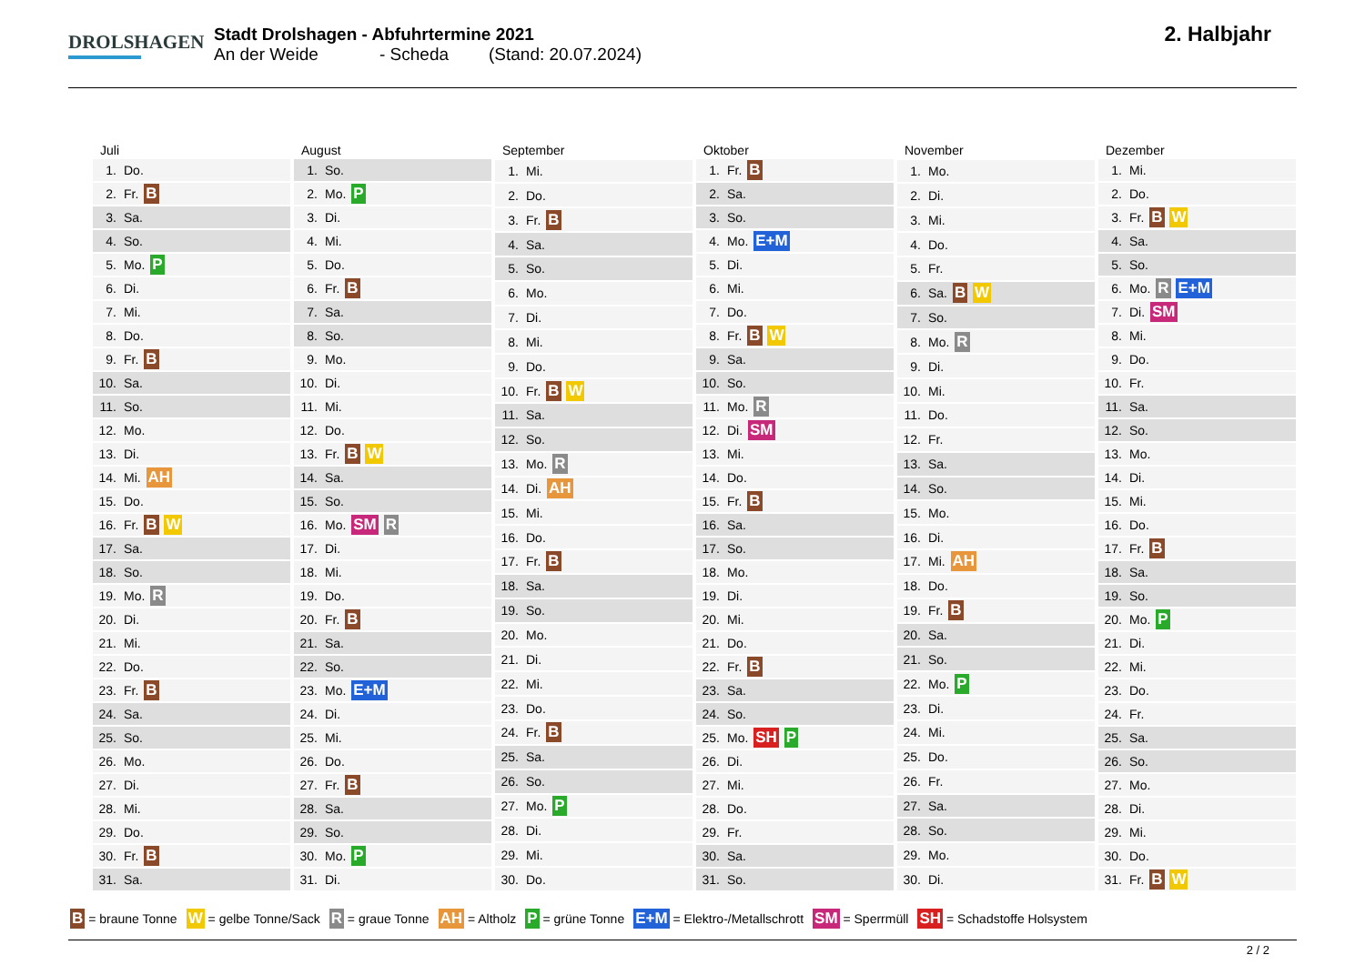DROLSHAGEN
Stadt Drolshagen - Abfuhrtermine 2021
An der Weide - Scheda (Stand: 20.07.2024)
2. Halbjahr
| Juli | |
| --- | --- |
| 1. | Do. |
| 2. | Fr. B |
| 3. | Sa. |
| 4. | So. |
| 5. | Mo. P |
| 6. | Di. |
| 7. | Mi. |
| 8. | Do. |
| 9. | Fr. B |
| 10. | Sa. |
| 11. | So. |
| 12. | Mo. |
| 13. | Di. |
| 14. | Mi. AH |
| 15. | Do. |
| 16. | Fr. B W |
| 17. | Sa. |
| 18. | So. |
| 19. | Mo. R |
| 20. | Di. |
| 21. | Mi. |
| 22. | Do. |
| 23. | Fr. B |
| 24. | Sa. |
| 25. | So. |
| 26. | Mo. |
| 27. | Di. |
| 28. | Mi. |
| 29. | Do. |
| 30. | Fr. B |
| 31. | Sa. |
| August | |
| --- | --- |
| 1. | So. |
| 2. | Mo. P |
| 3. | Di. |
| 4. | Mi. |
| 5. | Do. |
| 6. | Fr. B |
| 7. | Sa. |
| 8. | So. |
| 9. | Mo. |
| 10. | Di. |
| 11. | Mi. |
| 12. | Do. |
| 13. | Fr. B W |
| 14. | Sa. |
| 15. | So. |
| 16. | Mo. SM R |
| 17. | Di. |
| 18. | Mi. |
| 19. | Do. |
| 20. | Fr. B |
| 21. | Sa. |
| 22. | So. |
| 23. | Mo. E+M |
| 24. | Di. |
| 25. | Mi. |
| 26. | Do. |
| 27. | Fr. B |
| 28. | Sa. |
| 29. | So. |
| 30. | Mo. P |
| 31. | Di. |
| September | |
| --- | --- |
| 1. | Mi. |
| 2. | Do. |
| 3. | Fr. B |
| 4. | Sa. |
| 5. | So. |
| 6. | Mo. |
| 7. | Di. |
| 8. | Mi. |
| 9. | Do. |
| 10. | Fr. B W |
| 11. | Sa. |
| 12. | So. |
| 13. | Mo. R |
| 14. | Di. AH |
| 15. | Mi. |
| 16. | Do. |
| 17. | Fr. B |
| 18. | Sa. |
| 19. | So. |
| 20. | Mo. |
| 21. | Di. |
| 22. | Mi. |
| 23. | Do. |
| 24. | Fr. B |
| 25. | Sa. |
| 26. | So. |
| 27. | Mo. P |
| 28. | Di. |
| 29. | Mi. |
| 30. | Do. |
| Oktober | |
| --- | --- |
| 1. | Fr. B |
| 2. | Sa. |
| 3. | So. |
| 4. | Mo. E+M |
| 5. | Di. |
| 6. | Mi. |
| 7. | Do. |
| 8. | Fr. B W |
| 9. | Sa. |
| 10. | So. |
| 11. | Mo. R |
| 12. | Di. SM |
| 13. | Mi. |
| 14. | Do. |
| 15. | Fr. B |
| 16. | Sa. |
| 17. | So. |
| 18. | Mo. |
| 19. | Di. |
| 20. | Mi. |
| 21. | Do. |
| 22. | Fr. B |
| 23. | Sa. |
| 24. | So. |
| 25. | Mo. SH P |
| 26. | Di. |
| 27. | Mi. |
| 28. | Do. |
| 29. | Fr. |
| 30. | Sa. |
| 31. | So. |
| November | |
| --- | --- |
| 1. | Mo. |
| 2. | Di. |
| 3. | Mi. |
| 4. | Do. |
| 5. | Fr. |
| 6. | Sa. B W |
| 7. | So. |
| 8. | Mo. R |
| 9. | Di. |
| 10. | Mi. |
| 11. | Do. |
| 12. | Fr. |
| 13. | Sa. |
| 14. | So. |
| 15. | Mo. |
| 16. | Di. |
| 17. | Mi. AH |
| 18. | Do. |
| 19. | Fr. B |
| 20. | Sa. |
| 21. | So. |
| 22. | Mo. P |
| 23. | Di. |
| 24. | Mi. |
| 25. | Do. |
| 26. | Fr. |
| 27. | Sa. |
| 28. | So. |
| 29. | Mo. |
| 30. | Di. |
| Dezember | |
| --- | --- |
| 1. | Mi. |
| 2. | Do. |
| 3. | Fr. B W |
| 4. | Sa. |
| 5. | So. |
| 6. | Mo. R E+M |
| 7. | Di. SM |
| 8. | Mi. |
| 9. | Do. |
| 10. | Fr. |
| 11. | Sa. |
| 12. | So. |
| 13. | Mo. |
| 14. | Di. |
| 15. | Mi. |
| 16. | Do. |
| 17. | Fr. B |
| 18. | Sa. |
| 19. | So. |
| 20. | Mo. P |
| 21. | Di. |
| 22. | Mi. |
| 23. | Do. |
| 24. | Fr. |
| 25. | Sa. |
| 26. | So. |
| 27. | Mo. |
| 28. | Di. |
| 29. | Mi. |
| 30. | Do. |
| 31. | Fr. B W |
B = braune Tonne W = gelbe Tonne/Sack R = graue Tonne AH = Altholz P = grüne Tonne E+M = Elektro-/Metallschrott SM = Sperrmüll SH = Schadstoffe Holsystem
2 / 2